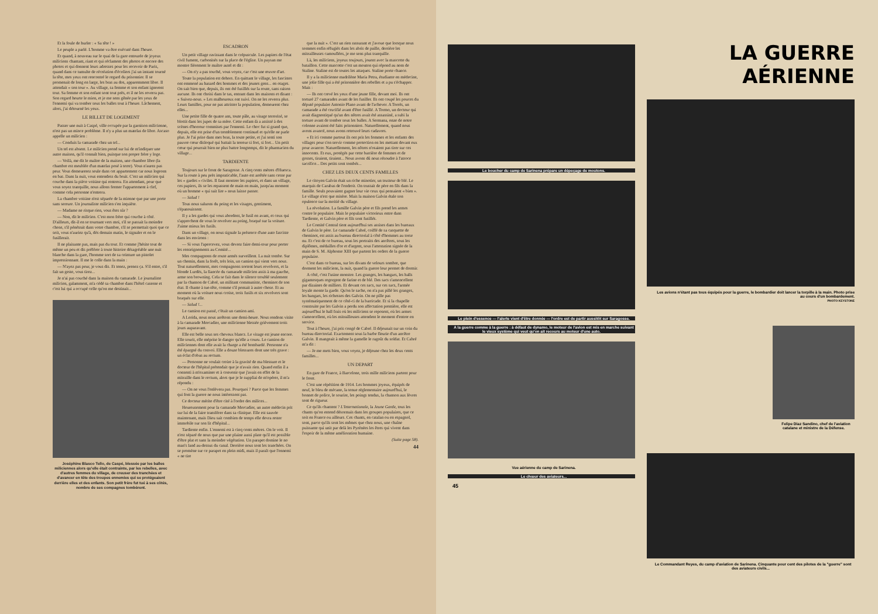Et la foule de hurler : « Sa tête ! »
Le peuple a parlé. L'homme va être exécuté dans l'heure.
Et quand, à nouveau sur le quai de la gare entourée de joyeux miliciens chantant, riant et qui réclament des photos et encore des photos et qui donnent leurs adresses pour les recevoir de Paris, quand dans ce tumulte de récréation d'écoliers j'ai un instant tourné la tête, mes yeux ont rencontré le regard du prisonnier. Il se promenait de long en large, les bras au dos, apparemment libre. Il attendait « son tour ». Au village, sa femme et son enfant ignorent tout. Sa femme et son enfant sont tout près, et il ne les reverra pas. Son regard heurte le mien, et je me sens gênée par les yeux de l'ennemi qui va tomber sous les balles tout à l'heure. Lâchement, alors, j'ai détourné les yeux.
LE BILLET DE LOGEMENT
Passer une nuit à Caspé, ville occupée par la garnison milicienne, n'est pas un mince problème. Il n'y a plus un matelas de libre. Ascaso appelle un milicien :
— Conduis la camarade chez un tel...
Un tel est absent. Le milicien prend sur lui de m'indiquer une autre maison, qu'il connaît bien, puisque son propre frère y loge.
— Voilà, me dit le maître de la maison, une chambre libre (la chambre est meublée d'un matelas posé à terre). Vous n'aurez pas peur. Vous demeurerez seule dans cet appartement car nous logeons en bas. Dans la nuit, vous entendrez du bruit. C'est un milicien qui couche dans la pièce voisine qui rentrera. En attendant, pour que vous soyez tranquille, nous allons fermer l'appartement à clef, comme cela personne n'entrera.
La chambre voisine n'est séparée de la mienne que par une porte sans serrure. Un journaliste milicien s'en inquiète.
— Madame ne risque rien, vous êtes sûr ?
— Non, dit le milicien. C'est mon frère qui couche à côté. D'ailleurs, dit-il en se tournant vers moi, s'il se passait la moindre chose, s'il pénétrait dans votre chambre, s'il se permettait quoi que ce soit, vous n'auriez qu'à, dès demain matin, le signaler et on le fusillerait.
Il ne plaisante pas, mais pas du tout. Et comme j'hésite tout de même un peu et dis préférer à toute histoire désagréable une nuit blanche dans la gare, l'homme sort de sa ceinture un pistolet impressionnant. Il me le colle dans la main :
— N'ayez pas peur, je vous dis. Et tenez, prenez ça. S'il entre, s'il fait un geste, vous tirez...
Je n'ai pas couché dans la maison du camarade. Le journaliste milicien, galamment, m'a cédé sa chambre dans l'hôtel caserne et c'est lui qui a occupé celle qu'on me destinait...
Joséphine Blasco Tello, de Caspé, blessée par les balles miliciennes alors qu'elle était contrainte, par les rebelles, avec d'autres femmes du village, de creuser des tranchées et d'avancer en tête des troupes ennemies qui se protégeaient derrière elles et des enfants. Son petit frère fut tué à ses côtés, nombre de ses compagnes tombèrent.
ESCADRON
Un petit village ravissant dans le crépuscule. Les papiers de l'état civil fument, carbonisés sur la place de l'église. Un paysan me montre fièrement le maître autel et dit :
— On n'y a pas touché, vous voyez, car c'est une œuvre d'art.
Toute la population est dehors. En quittant le village, les fascistes ont emmené au hasard des hommes et des jeunes gens... en otages. On sait bien que, depuis, ils ont été fusillés sur la route, sans raison aucune. Ils ont choisi dans le tas, entrant dans les maisons et disant : « Suivez-nous. » Les malheureux ont suivi. On ne les reverra plus. Leurs familles, pour ne pas attrister la population, demeurent chez elles...
Une petite fille de quatre ans, toute pâle, au visage terrorisé, se blottit dans les jupes de sa mère. Cette enfant-là a assisté à des scènes d'horreur commises par l'ennemi. Le choc fut si grand que, depuis, elle est prise d'un tremblement continuel et qu'elle ne parle plus. Je l'ai prise dans mes bras, la toute petite, et j'ai senti son pauvre cœur disloqué qui battait la terreur si fort, si fort... Un petit cœur qui pourrait bien ne plus battre longtemps, dit le pharmacien du village...
TARDIENTE
Toujours sur le front de Saragosse. A cinq cents mètres d'Huesca. Sur la route à peu près impraticable, l'auto est arrêtée sans cesse par les « gardes » civiles. Il faut montrer les papiers, et dans un village, ces papiers, ils se les repassent de main en main, jusqu'au moment où un homme « qui sait lire » nous laisse passer.
— Salud !
Tous nous saluons du poing et les visages, gentiment, s'épanouissent.
Il y a les gardes qui vous abordent, le fusil en avant, et ceux qui s'approchent de vous le revolver au poing, braqué sur la voiture. J'aime mieux les fusils.
Dans un village, on nous signale la présence d'une auto fasciste dans les environs :
— Si vous l'apercevez, vous devrez faire demi-tour pour porter les renseignements au Comité...
Mes compagnons de route armés surveillent. La nuit tombe. Sur un chemin, dans la forêt, très loin, un camion qui vient vers nous. Tout naturellement, mes compagnons sortent leurs revolvers, et la blonde Lurdès, la fiancée du camarade milicien assis à ma gauche, arme son browning. Cela se fait dans le silence troublé seulement par la chanson de Cabré, un militant communiste, cheminot de son état. Il chante à tue-tête, comme s'il pensait à autre chose. Et au moment où la voiture nous croise, trois fusils et six revolvers sont braqués sur elle.
— Salud !...
Le camion est passé, c'était un camion ami.
A Lerida, nous nous arrêtons une demi-heure. Nous rendons visite à la camarade Mercadier, une milicienne blessée grièvement trois jours auparavant.
Elle est belle sous ses cheveux blancs. Le visage est jeune encore. Elle sourit, elle méprise le danger qu'elle a couru. Le camion de miliciennes dont elle avait la charge a été bombardé. Personne n'a été épargné du convoi. Elle a douze blessures dont une très grave : un éclat d'obus au rectum.
— Personne ne voulait croire à la gravité de ma blessure et le docteur de l'hôpital prétendait que je n'avais rien. Quand enfin il a consenti à m'examiner et à convenir que j'avais en effet de la mitraille dans le rectum, alors que je le suppliai de m'opérer, il m'a répondu :
— On ne vous l'enlèvera pas. Pourquoi ? Parce que les femmes qui font la guerre ne nous intéressent pas.
Ce docteur mérite d'être cité à l'ordre des milices...
Heureusement pour la camarade Mercadier, un autre médecin prit sur lui de la faire transférer dans sa clinique. Elle est sauvée maintenant, mais Dieu sait combien de temps elle devra rester immobile sur son lit d'hôpital...
Tardiente enfin. L'ennemi est à cinq cents mètres. On le voit. Il n'est séparé de nous que par une plaine aussi plate qu'il est possible d'être plat et sans la moindre végétation. Un parapet domine le no man's land au-dessus du canal. Derrière nous sont les tranchées. On se promène sur ce parapet en plein midi, mais il paraît que l'ennemi « ne tire
que la nuit ». C'est un rien rassurant et j'avoue que lorsque nous sommes enfin réfugiés dans les abris de paille, derrière les mitrailleuses camouflées, je me sens plus tranquille.
Là, les miliciens, joyeux toujours, jouent avec la mascotte du bataillon. Cette mascotte c'est un mouton qui répond au nom de Staline. Staline est de toutes les attaques. Staline porte chance.
Il y a la milicienne madrilène Maria Petra, étudiante en médecine, une jolie fille qui a été prisonnière des rebelles et a pu s'échapper. Mais :
— Ils ont crevé les yeux d'une jeune fille, devant moi. Ils ont torturé 27 camarades avant de les fusiller. Ils ont coupé les pouces du député populaire Antonio Plano avant de l'achever. A Torrès, un camarade a été crucifié avant d'être fusillé. A Tormo, un docteur qui avait diagnostiqué qu'un des nôtres avait été assassiné, a subi la torture avant de tomber sous les balles. A Sermana, onze de notre colonne avaient été faits prisonniers. Naturellement, quand nous avons avancé, nous avons retrouvé leurs cadavres.
« Et ici comme partout ils ont pris les femmes et les enfants des villages pour s'en servir comme protection en les mettant devant eux pour avancer. Naturellement, les nôtres n'osaient pas tirer sur ces innocents. Et eux, protégés par cette barrière de femmes et de gosses, tiraient, tiraient... Nous avons dû nous résoudre à l'atroce sacrifice... Des petits sont tombés...
CHEZ LES DEUX CENTS FAMILLES
Le citoyen Galvin était un riche minotier, un trusteur de blé. Le marquis de Carabas de l'endroit. On trustait de père en fils dans la famille. Seuls pouvaient gagner leur vie ceux qui pensaient « bien ». Le village n'est que misère. Mais la maison Galvin étale son opulence sur la moitié du village.
La révolution. La famille Galvin père et fils prend les armes contre le populaire. Mais le populaire victorieux entre dans Tardiente, et Galvin père et fils sont fusillés.
Le Comité Central tient aujourd'hui ses assises dans les bureaux de Galvin le père. Le camarade Cabré, coiffé de sa casquette de cheminot, est assis au bureau directorial à côté d'hommes au torse nu. Et c'est de ce bureau, sous les portraits des ancêtres, sous les diplômes, médailles d'or et d'argent, sous l'attestation signée de la main de S. M. Alphonse XIII que partent les ordres de la guerre populaire.
C'est dans ce bureau, sur les divans de velours sombre, que dorment les miliciens, la nuit, quand la guerre leur permet de dormir.
A côté, c'est l'usine monstre. Les granges, les hangars, les halls gigantesques regorgent de farine et de blé. Des sacs s'amoncellent par dizaines de milliers. Et devant ces sacs, sur ces sacs, l'armée loyale monte la garde. Qu'on le sache, on n'a pas pillé les granges, les hangars, les richesses des Galvin. On ne pille pas systématiquement de ce côté-ci de la barricade. Et si la chapelle construite par les Galvin a perdu son affectation première, elle est aujourd'hui le hall frais où les miliciens se reposent, où les armes s'amoncellent, où les mitrailleuses attendent le moment d'entrer en service.
Tout à l'heure, j'ai pris congé de Cabré. Il déjeunait sur un coin du bureau directorial. Exactement sous la barbe fleurie d'un ancêtre Galvin. Il mangeait à même la gamelle le ragoût du soldat. Et Cabré m'a dit :
— Je me mets bien, vous voyez, je déjeune chez les deux cents familles...
UN DEPART
En gare de France, à Barcelone, trois mille miliciens partent pour le front.
C'est une répétition de 1914. Les hommes joyeux, équipés de neuf, le bleu de mécano, la tenue réglementaire aujourd'hui, le bonnet de police, le sourire, les poings tendus, la chanson aux lèvres sont de rigueur.
Ce qu'ils chantent ? L'Internationale, la Jeune Garde, tous les chants qu'on entend désormais dans les groupes populaires, que ce soit en France ou ailleurs. Ces chants, en catalan ou en espagnol, sont, parce qu'ils sont les mêmes que chez nous, une chaîne puissante qui unit par delà les Pyrénées les êtres qui vivent dans l'espoir de la même amélioration humaine.
(Suite page 58).
44
Le boucher du camp de Sarinena prépare un dépeçage de moutons.
Le plein d'essence — l'alerte vient d'être donnée — l'ordre est de partir aussitôt sur Saragosse.
A la guerre comme à la guerre : à défaut de dynamo, le moteur de l'avion est mis en marche suivant le vieux système qui veut qu'on ait recours au moteur d'une auto.
Vue aérienne du camp de Sarinena.
Le chœur des aviateurs...
45
LA GUERRE AÉRIENNE
Les avions n'étant pas tous équipés pour la guerre, le bombardier doit lancer la torpille à la main. Photo prise au cours d'un bombardement.
PHOTO KEYSTONE
Felipe Diaz Sandino, chef de l'aviation catalane et ministre de la Défense.
Le Commandant Reyes, du camp d'aviation de Sarinena. Cinquante pour cent des pilotes de la "guerre" sont des aviateurs civils...